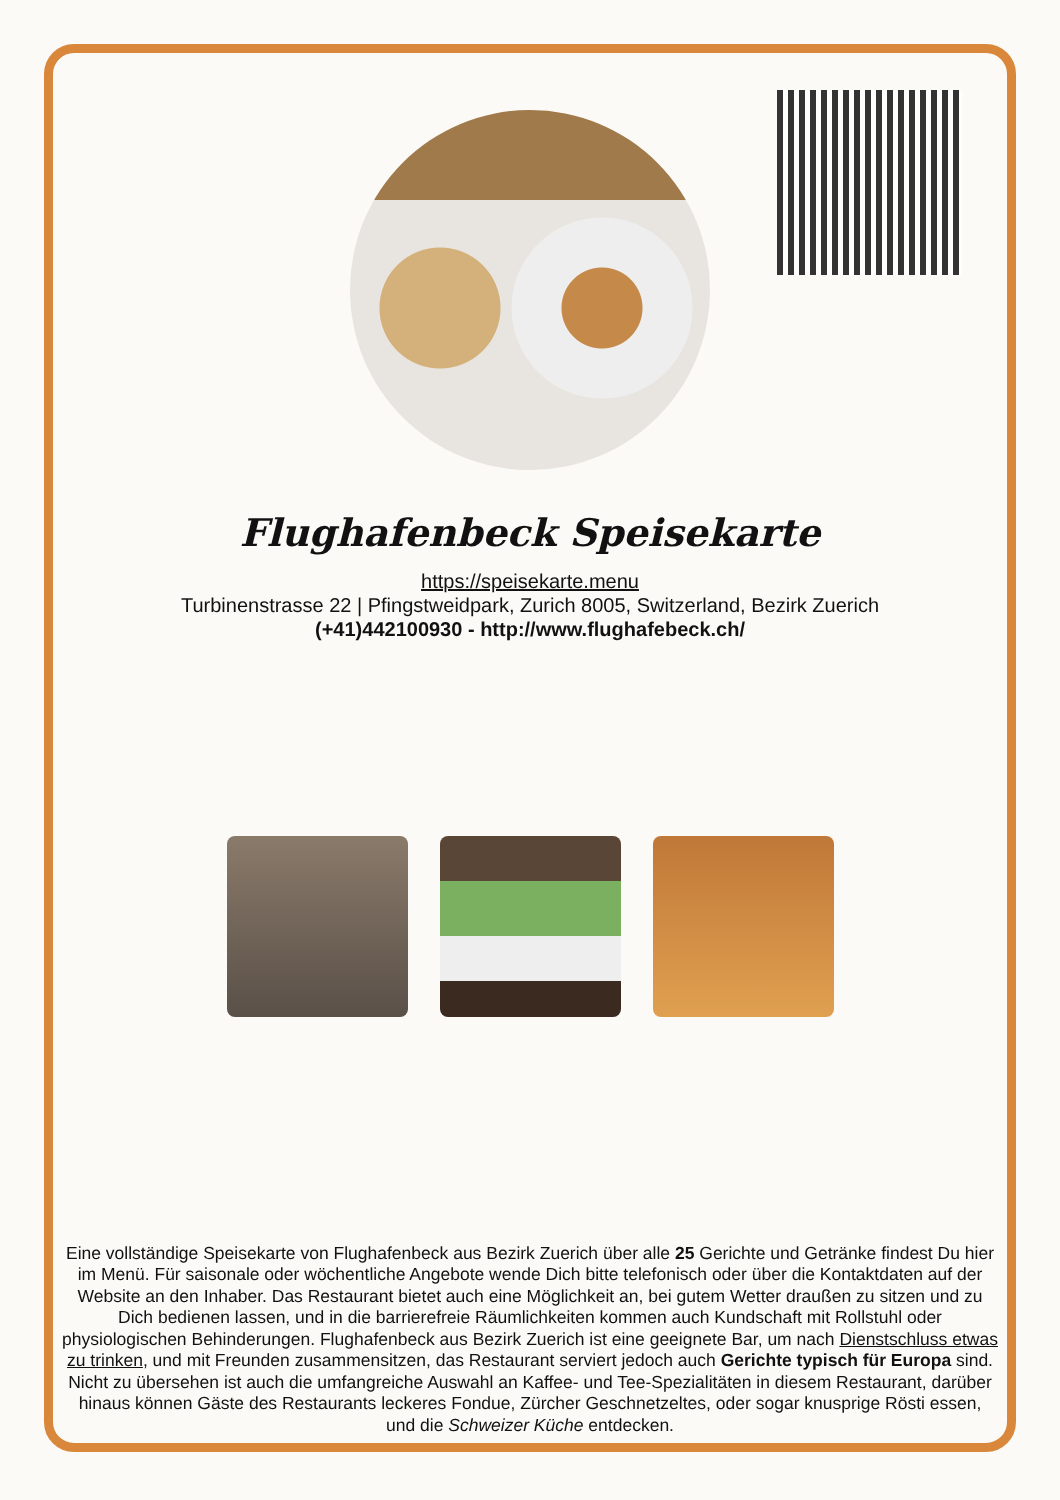Flughafenbeck Speisekarte
https://speisekarte.menu
Turbinenstrasse 22 | Pfingstweidpark, Zurich 8005, Switzerland, Bezirk Zuerich
(+41)442100930 - http://www.flughafebeck.ch/
Eine vollständige Speisekarte von Flughafenbeck aus Bezirk Zuerich über alle 25 Gerichte und Getränke findest Du hier im Menü. Für saisonale oder wöchentliche Angebote wende Dich bitte telefonisch oder über die Kontaktdaten auf der Website an den Inhaber. Das Restaurant bietet auch eine Möglichkeit an, bei gutem Wetter draußen zu sitzen und zu Dich bedienen lassen, und in die barrierefreie Räumlichkeiten kommen auch Kundschaft mit Rollstuhl oder physiologischen Behinderungen. Flughafenbeck aus Bezirk Zuerich ist eine geeignete Bar, um nach Dienstschluss etwas zu trinken, und mit Freunden zusammensitzen, das Restaurant serviert jedoch auch Gerichte typisch für Europa sind. Nicht zu übersehen ist auch die umfangreiche Auswahl an Kaffee- und Tee-Spezialitäten in diesem Restaurant, darüber hinaus können Gäste des Restaurants leckeres Fondue, Zürcher Geschnetzeltes, oder sogar knusprige Rösti essen, und die Schweizer Küche entdecken.